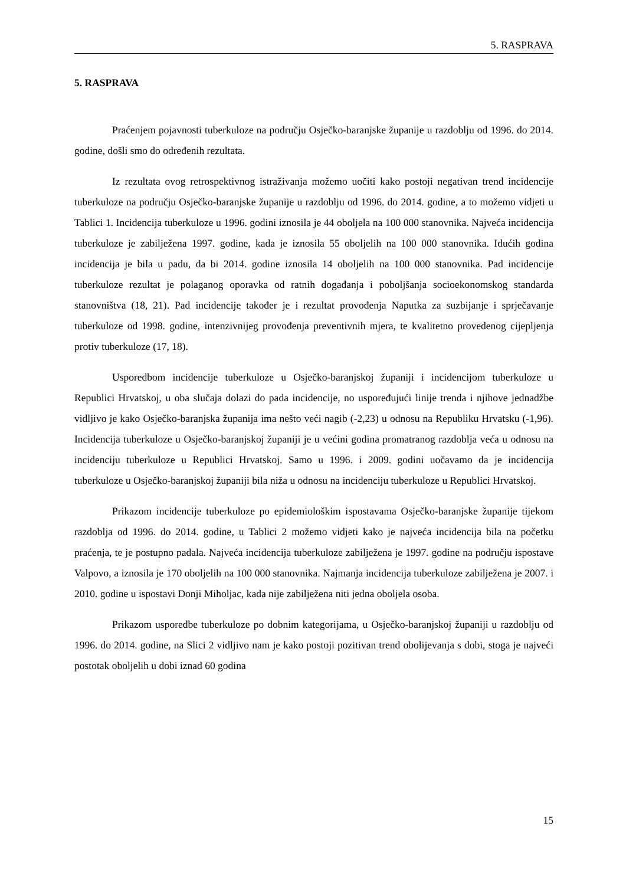5. RASPRAVA
5. RASPRAVA
Praćenjem pojavnosti tuberkuloze na području Osječko-baranjske županije u razdoblju od 1996. do 2014. godine, došli smo do određenih rezultata.
Iz rezultata ovog retrospektivnog istraživanja možemo uočiti kako postoji negativan trend incidencije tuberkuloze na području Osječko-baranjske županije u razdoblju od 1996. do 2014. godine, a to možemo vidjeti u Tablici 1. Incidencija tuberkuloze u 1996. godini iznosila je 44 oboljela na 100 000 stanovnika. Najveća incidencija tuberkuloze je zabilježena 1997. godine, kada je iznosila 55 oboljelih na 100 000 stanovnika. Idućih godina incidencija je bila u padu, da bi 2014. godine iznosila 14 oboljelih na 100 000 stanovnika. Pad incidencije tuberkuloze rezultat je polaganog oporavka od ratnih događanja i poboljšanja socioekonomskog standarda stanovništva (18, 21). Pad incidencije također je i rezultat provođenja Naputka za suzbijanje i sprječavanje tuberkuloze od 1998. godine, intenzivnijeg provođenja preventivnih mjera, te kvalitetno provedenog cijepljenja protiv tuberkuloze (17, 18).
Usporedbom incidencije tuberkuloze u Osječko-baranjskoj županiji i incidencijom tuberkuloze u Republici Hrvatskoj, u oba slučaja dolazi do pada incidencije, no uspoređujući linije trenda i njihove jednadžbe vidljivo je kako Osječko-baranjska županija ima nešto veći nagib (-2,23) u odnosu na Republiku Hrvatsku (-1,96). Incidencija tuberkuloze u Osječko-baranjskoj županiji je u većini godina promatranog razdoblja veća u odnosu na incidenciju tuberkuloze u Republici Hrvatskoj. Samo u 1996. i 2009. godini uočavamo da je incidencija tuberkuloze u Osječko-baranjskoj županiji bila niža u odnosu na incidenciju tuberkuloze u Republici Hrvatskoj.
Prikazom incidencije tuberkuloze po epidemiološkim ispostavama Osječko-baranjske županije tijekom razdoblja od 1996. do 2014. godine, u Tablici 2 možemo vidjeti kako je najveća incidencija bila na početku praćenja, te je postupno padala. Najveća incidencija tuberkuloze zabilježena je 1997. godine na području ispostave Valpovo, a iznosila je 170 oboljelih na 100 000 stanovnika. Najmanja incidencija tuberkuloze zabilježena je 2007. i 2010. godine u ispostavi Donji Miholjac, kada nije zabilježena niti jedna oboljela osoba.
Prikazom usporedbe tuberkuloze po dobnim kategorijama, u Osječko-baranjskoj županiji u razdoblju od 1996. do 2014. godine, na Slici 2 vidljivo nam je kako postoji pozitivan trend obolijevanja s dobi, stoga je najveći postotak oboljelih u dobi iznad 60 godina
15